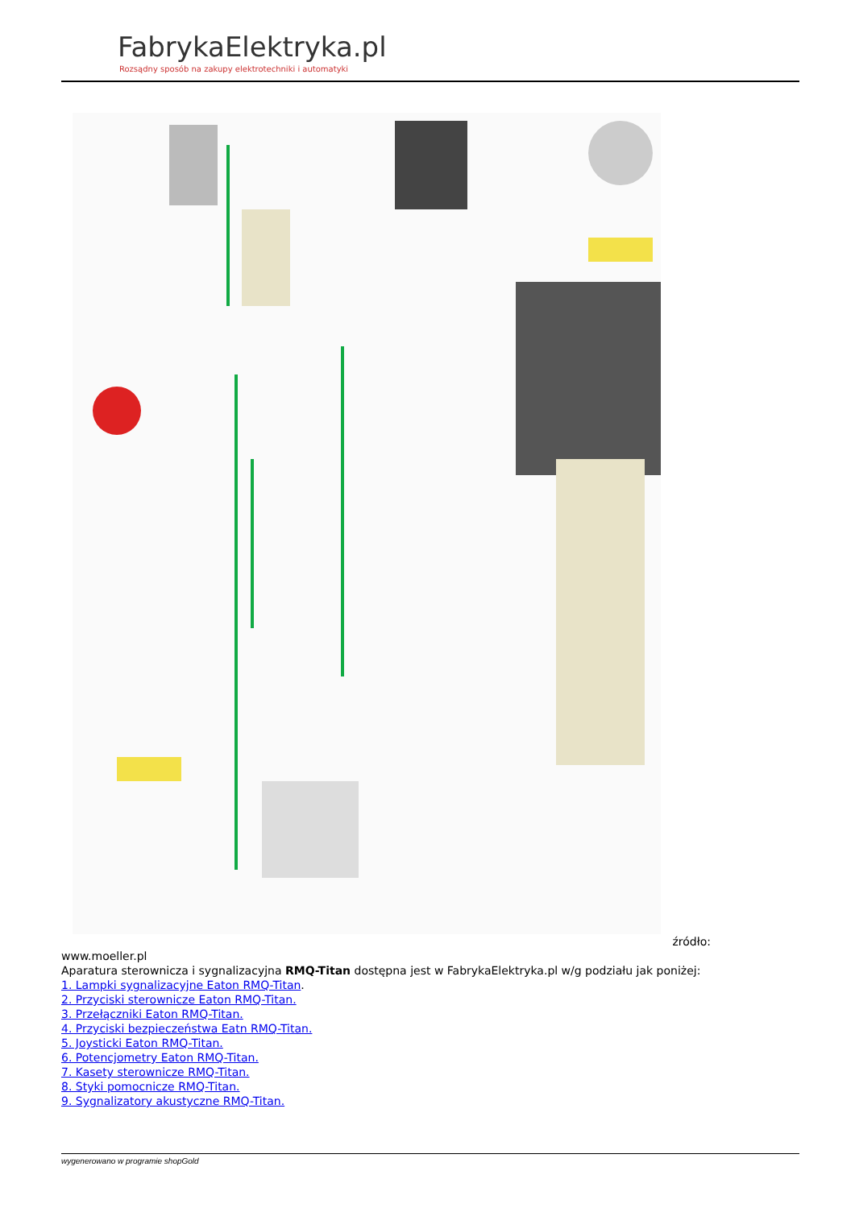FabrykaElektryka.pl
Rozsądny sposób na zakupy elektrotechniki i automatyki
źródło:
www.moeller.pl
Aparatura sterownicza i sygnalizacyjna RMQ-Titan dostępna jest w FabrykaElektryka.pl w/g podziału jak poniżej:
1. Lampki sygnalizacyjne Eaton RMQ-Titan.
2. Przyciski sterownicze Eaton RMQ-Titan.
3. Przełączniki Eaton RMQ-Titan.
4. Przyciski bezpieczeństwa Eatn RMQ-Titan.
5. Joysticki Eaton RMQ-Titan.
6. Potencjometry Eaton RMQ-Titan.
7. Kasety sterownicze RMQ-Titan.
8. Styki pomocnicze RMQ-Titan.
9. Sygnalizatory akustyczne RMQ-Titan.
wygenerowano w programie shopGold